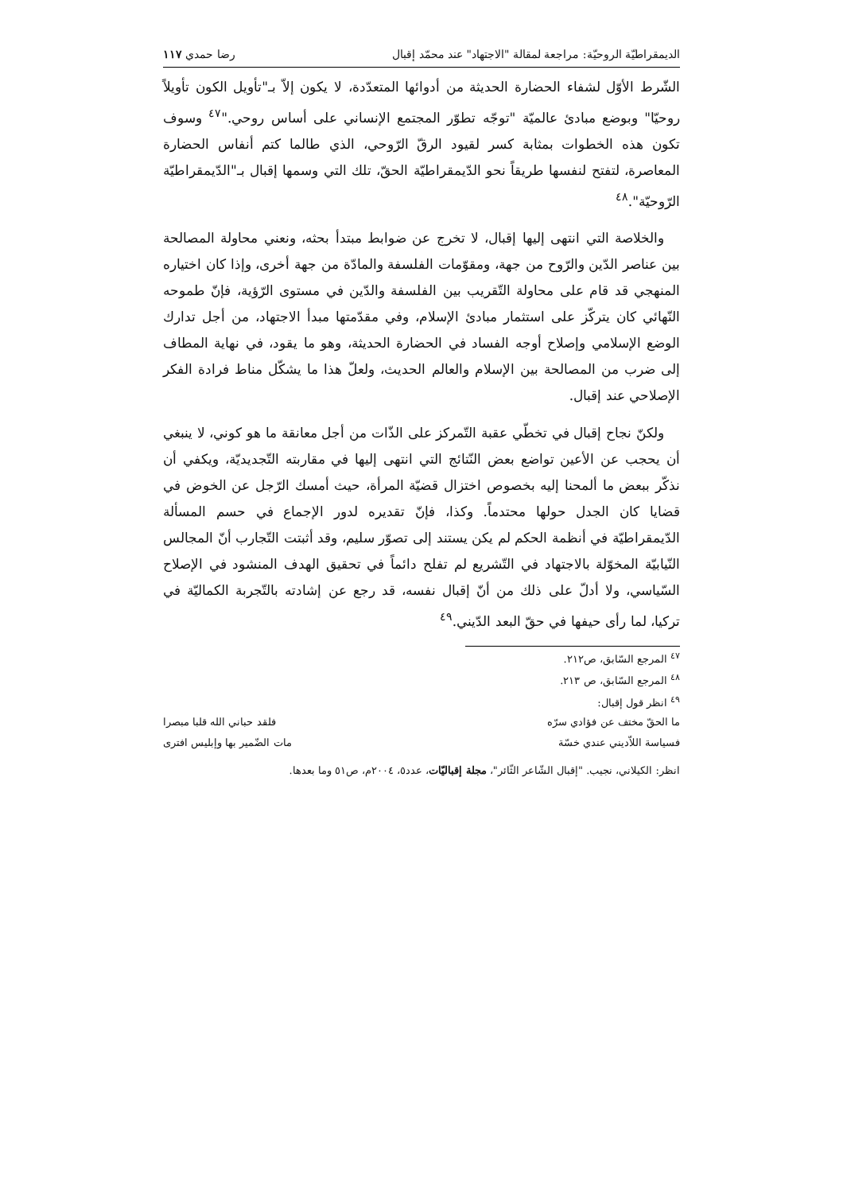الديمقراطيّة الروحيّة: مراجعة لمقالة "الاجتهاد" عند محمّد إقبال رضا حمدي ١١٧
الشّرط الأوّل لشفاء الحضارة الحديثة من أدوائها المتعدّدة، لا يكون إلاّ بـ"تأويل الكون تأويلاً روحيّا" وبوضع مبادئ عالميّة "توجّه تطوّر المجتمع الإنساني على أساس روحي."<sup>٤٧</sup> وسوف تكون هذه الخطوات بمثابة كسر لقيود الرقّ الرّوحي، الذي طالما كتم أنفاس الحضارة المعاصرة، لتفتح لنفسها طريقاً نحو الدّيمقراطيّة الحقّ، تلك التي وسمها إقبال بـ"الدّيمقراطيّة الرّوحيّة".<sup>٤٨</sup>
والخلاصة التي انتهى إليها إقبال، لا تخرج عن ضوابط مبتدأ بحثه، ونعني محاولة المصالحة بين عناصر الدّين والرّوح من جهة، ومقوّمات الفلسفة والمادّة من جهة أخرى، وإذا كان اختياره المنهجي قد قام على محاولة التّقريب بين الفلسفة والدّين في مستوى الرّؤية، فإنّ طموحه النّهائي كان يتركّز على استثمار مبادئ الإسلام، وفي مقدّمتها مبدأ الاجتهاد، من أجل تدارك الوضع الإسلامي وإصلاح أوجه الفساد في الحضارة الحديثة، وهو ما يقود، في نهاية المطاف إلى ضرب من المصالحة بين الإسلام والعالم الحديث، ولعلّ هذا ما يشكّل مناط فرادة الفكر الإصلاحي عند إقبال.
ولكنّ نجاح إقبال في تخطّي عقبة التّمركز على الذّات من أجل معانقة ما هو كوني، لا ينبغي أن يحجب عن الأعين تواضع بعض النّتائج التي انتهى إليها في مقاربته التّجديديّة، ويكفي أن نذكّر ببعض ما ألمحنا إليه بخصوص اختزال قضيّة المرأة، حيث أمسك الرّجل عن الخوض في قضايا كان الجدل حولها محتدماً. وكذا، فإنّ تقديره لدور الإجماع في حسم المسألة الدّيمقراطيّة في أنظمة الحكم لم يكن يستند إلى تصوّر سليم، وقد أثبتت التّجارب أنّ المجالس النّيابيّة المخوّلة بالاجتهاد في التّشريع لم تفلح دائماً في تحقيق الهدف المنشود في الإصلاح السّياسي، ولا أدلّ على ذلك من أنّ إقبال نفسه، قد رجع عن إشادته بالتّجربة الكماليّة في تركيا، لما رأى حيفها في حقّ البعد الدّيني.<sup>٤٩</sup>
<sup>٤٧</sup> المرجع السّابق، ص٢١٢.
<sup>٤٨</sup> المرجع السّابق، ص ٢١٣.
<sup>٤٩</sup> انظر قول إقبال:
ما الحقّ مختف عن فؤادي سرّه فلقد حباني الله قلبا مبصرا
فسياسة اللاّديني عندي خسّة مات الضّمير بها وإبليس افترى
انظر: الكيلاني، نجيب. "إقبال الشّاعر الثّائر"، مجلة إقباليّات، عدد٥، ٢٠٠٤م، ص٥١ وما بعدها.